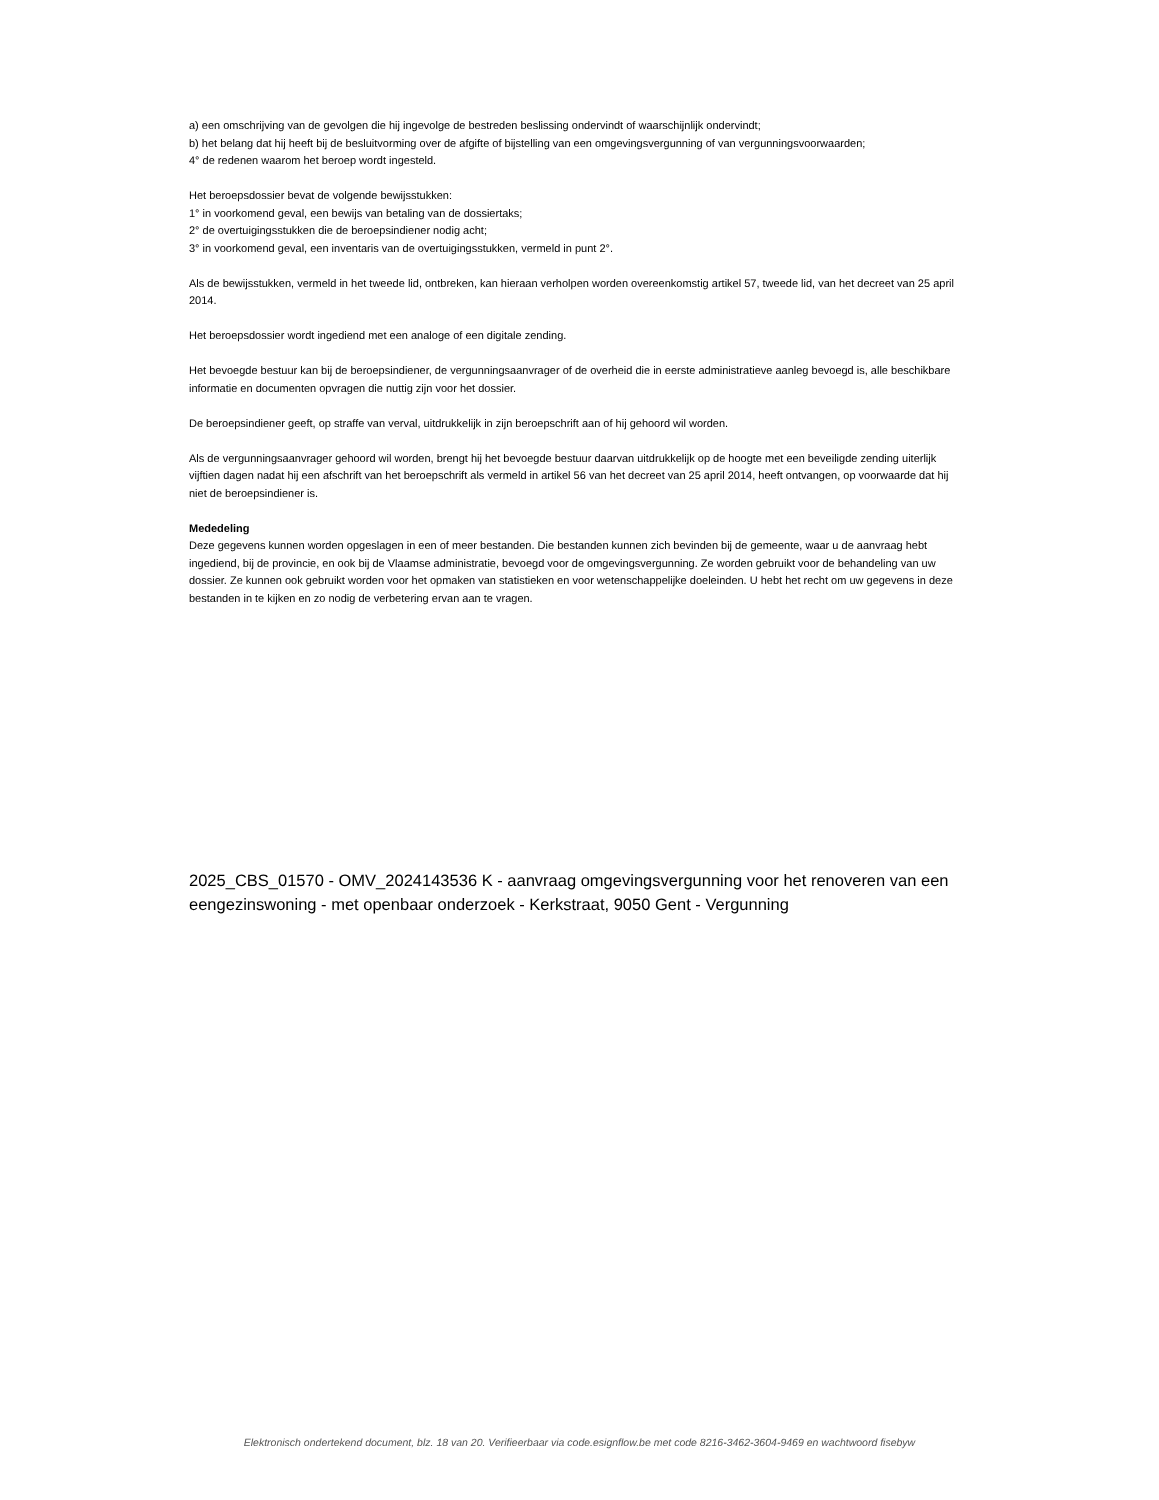a) een omschrijving van de gevolgen die hij ingevolge de bestreden beslissing ondervindt of waarschijnlijk ondervindt;
b) het belang dat hij heeft bij de besluitvorming over de afgifte of bijstelling van een omgevingsvergunning of van vergunningsvoorwaarden;
4° de redenen waarom het beroep wordt ingesteld.
Het beroepsdossier bevat de volgende bewijsstukken:
1° in voorkomend geval, een bewijs van betaling van de dossiertaks;
2° de overtuigingsstukken die de beroepsindiener nodig acht;
3° in voorkomend geval, een inventaris van de overtuigingsstukken, vermeld in punt 2°.
Als de bewijsstukken, vermeld in het tweede lid, ontbreken, kan hieraan verholpen worden overeenkomstig artikel 57, tweede lid, van het decreet van 25 april 2014.
Het beroepsdossier wordt ingediend met een analoge of een digitale zending.
Het bevoegde bestuur kan bij de beroepsindiener, de vergunningsaanvrager of de overheid die in eerste administratieve aanleg bevoegd is, alle beschikbare informatie en documenten opvragen die nuttig zijn voor het dossier.
De beroepsindiener geeft, op straffe van verval, uitdrukkelijk in zijn beroepschrift aan of hij gehoord wil worden.
Als de vergunningsaanvrager gehoord wil worden, brengt hij het bevoegde bestuur daarvan uitdrukkelijk op de hoogte met een beveiligde zending uiterlijk vijftien dagen nadat hij een afschrift van het beroepschrift als vermeld in artikel 56 van het decreet van 25 april 2014, heeft ontvangen, op voorwaarde dat hij niet de beroepsindiener is.
Mededeling
Deze gegevens kunnen worden opgeslagen in een of meer bestanden. Die bestanden kunnen zich bevinden bij de gemeente, waar u de aanvraag hebt ingediend, bij de provincie, en ook bij de Vlaamse administratie, bevoegd voor de omgevingsvergunning. Ze worden gebruikt voor de behandeling van uw dossier. Ze kunnen ook gebruikt worden voor het opmaken van statistieken en voor wetenschappelijke doeleinden. U hebt het recht om uw gegevens in deze bestanden in te kijken en zo nodig de verbetering ervan aan te vragen.
2025_CBS_01570 - OMV_2024143536 K - aanvraag omgevingsvergunning voor het renoveren van een eengezinswoning - met openbaar onderzoek - Kerkstraat, 9050 Gent - Vergunning
Elektronisch ondertekend document, blz. 18 van 20. Verifieerbaar via code.esignflow.be met code 8216-3462-3604-9469 en wachtwoord fisebyw